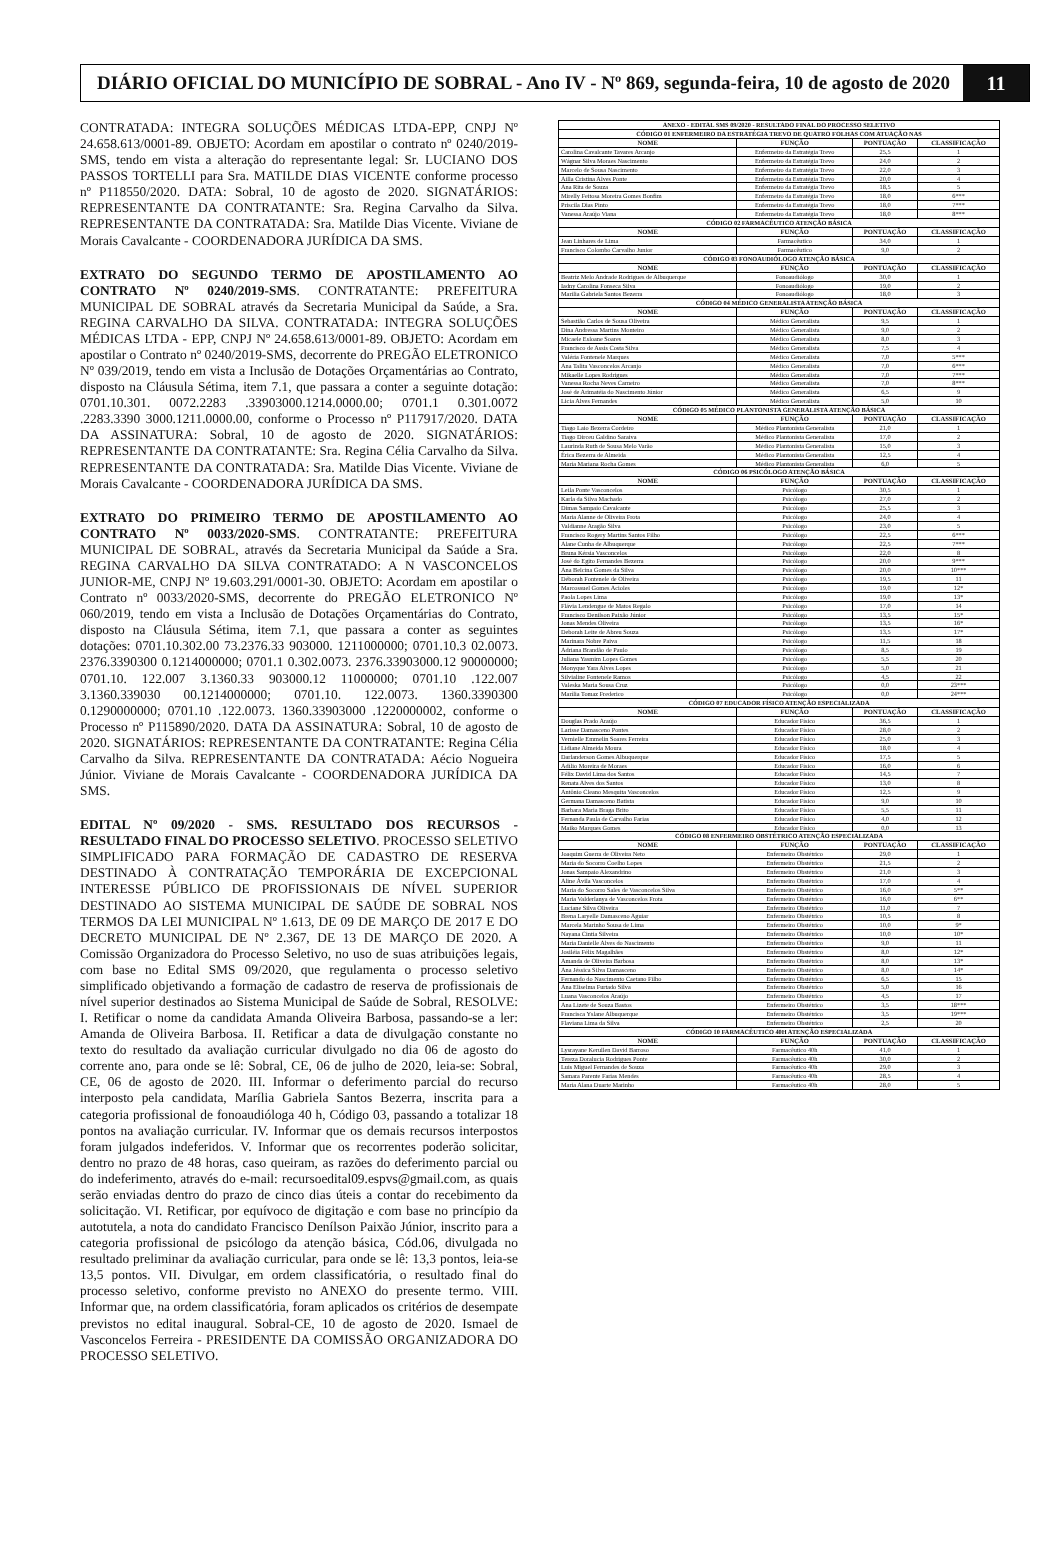DIÁRIO OFICIAL DO MUNICÍPIO DE SOBRAL - Ano IV - Nº 869, segunda-feira, 10 de agosto de 2020
11
CONTRATADA: INTEGRA SOLUÇÕES MÉDICAS LTDA-EPP, CNPJ Nº 24.658.613/0001-89. OBJETO: Acordam em apostilar o contrato nº 0240/2019-SMS, tendo em vista a alteração do representante legal: Sr. LUCIANO DOS PASSOS TORTELLI para Sra. MATILDE DIAS VICENTE conforme processo nº P118550/2020. DATA: Sobral, 10 de agosto de 2020. SIGNATÁRIOS: REPRESENTANTE DA CONTRATANTE: Sra. Regina Carvalho da Silva. REPRESENTANTE DA CONTRATADA: Sra. Matilde Dias Vicente. Viviane de Morais Cavalcante - COORDENADORA JURÍDICA DA SMS.
EXTRATO DO SEGUNDO TERMO DE APOSTILAMENTO AO CONTRATO Nº 0240/2019-SMS. CONTRATANTE: PREFEITURA MUNICIPAL DE SOBRAL através da Secretaria Municipal da Saúde, a Sra. REGINA CARVALHO DA SILVA. CONTRATADA: INTEGRA SOLUÇÕES MÉDICAS LTDA - EPP, CNPJ Nº 24.658.613/0001-89. OBJETO: Acordam em apostilar o Contrato nº 0240/2019-SMS, decorrente do PREGÃO ELETRONICO Nº 039/2019, tendo em vista a Inclusão de Dotações Orçamentárias ao Contrato, disposto na Cláusula Sétima, item 7.1, que passara a conter a seguinte dotação: 0701.10.301. 0072.2283 .33903000.1214.0000.00; 0701.1 0.301.0072 .2283.3390 3000.1211.0000.00, conforme o Processo nº P117917/2020. DATA DA ASSINATURA: Sobral, 10 de agosto de 2020. SIGNATÁRIOS: REPRESENTANTE DA CONTRATANTE: Sra. Regina Célia Carvalho da Silva. REPRESENTANTE DA CONTRATADA: Sra. Matilde Dias Vicente. Viviane de Morais Cavalcante - COORDENADORA JURÍDICA DA SMS.
EXTRATO DO PRIMEIRO TERMO DE APOSTILAMENTO AO CONTRATO Nº 0033/2020-SMS. CONTRATANTE: PREFEITURA MUNICIPAL DE SOBRAL, através da Secretaria Municipal da Saúde a Sra. REGINA CARVALHO DA SILVA CONTRATADO: A N VASCONCELOS JUNIOR-ME, CNPJ Nº 19.603.291/0001-30. OBJETO: Acordam em apostilar o Contrato nº 0033/2020-SMS, decorrente do PREGÃO ELETRONICO Nº 060/2019, tendo em vista a Inclusão de Dotações Orçamentárias do Contrato, disposto na Cláusula Sétima, item 7.1, que passara a conter as seguintes dotações: 0701.10.302.00 73.2376.33 903000. 1211000000; 0701.10.3 02.0073. 2376.3390300 0.1214000000; 0701.1 0.302.0073. 2376.33903000.12 90000000; 0701.10. 122.007 3.1360.33 903000.12 11000000; 0701.10 .122.007 3.1360.339030 00.1214000000; 0701.10. 122.0073. 1360.3390300 0.1290000000; 0701.10 .122.0073. 1360.33903000 .1220000002, conforme o Processo nº P115890/2020. DATA DA ASSINATURA: Sobral, 10 de agosto de 2020. SIGNATÁRIOS: REPRESENTANTE DA CONTRATANTE: Regina Célia Carvalho da Silva. REPRESENTANTE DA CONTRATADA: Aécio Nogueira Júnior. Viviane de Morais Cavalcante - COORDENADORA JURÍDICA DA SMS.
EDITAL Nº 09/2020 - SMS. RESULTADO DOS RECURSOS - RESULTADO FINAL DO PROCESSO SELETIVO. PROCESSO SELETIVO SIMPLIFICADO PARA FORMAÇÃO DE CADASTRO DE RESERVA DESTINADO À CONTRATAÇÃO TEMPORÁRIA DE EXCEPCIONAL INTERESSE PÚBLICO DE PROFISSIONAIS DE NÍVEL SUPERIOR DESTINADO AO SISTEMA MUNICIPAL DE SAÚDE DE SOBRAL NOS TERMOS DA LEI MUNICIPAL Nº 1.613, DE 09 DE MARÇO DE 2017 E DO DECRETO MUNICIPAL DE Nº 2.367, DE 13 DE MARÇO DE 2020. A Comissão Organizadora do Processo Seletivo, no uso de suas atribuições legais, com base no Edital SMS 09/2020, que regulamenta o processo seletivo simplificado objetivando a formação de cadastro de reserva de profissionais de nível superior destinados ao Sistema Municipal de Saúde de Sobral, RESOLVE: I. Retificar o nome da candidata Amanda Oliveira Barbosa, passando-se a ler: Amanda de Oliveira Barbosa. II. Retificar a data de divulgação constante no texto do resultado da avaliação curricular divulgado no dia 06 de agosto do corrente ano, para onde se lê: Sobral, CE, 06 de julho de 2020, leia-se: Sobral, CE, 06 de agosto de 2020. III. Informar o deferimento parcial do recurso interposto pela candidata, Marília Gabriela Santos Bezerra, inscrita para a categoria profissional de fonoaudióloga 40 h, Código 03, passando a totalizar 18 pontos na avaliação curricular. IV. Informar que os demais recursos interpostos foram julgados indeferidos. V. Informar que os recorrentes poderão solicitar, dentro no prazo de 48 horas, caso queiram, as razões do deferimento parcial ou do indeferimento, através do e-mail: recursoedital09.espvs@gmail.com, as quais serão enviadas dentro do prazo de cinco dias úteis a contar do recebimento da solicitação. VI. Retificar, por equívoco de digitação e com base no princípio da autotutela, a nota do candidato Francisco Denílson Paixão Júnior, inscrito para a categoria profissional de psicólogo da atenção básica, Cód.06, divulgada no resultado preliminar da avaliação curricular, para onde se lê: 13,3 pontos, leia-se 13,5 pontos. VII. Divulgar, em ordem classificatória, o resultado final do processo seletivo, conforme previsto no ANEXO do presente termo. VIII. Informar que, na ordem classificatória, foram aplicados os critérios de desempate previstos no edital inaugural. Sobral-CE, 10 de agosto de 2020. Ismael de Vasconcelos Ferreira - PRESIDENTE DA COMISSÃO ORGANIZADORA DO PROCESSO SELETIVO.
| ANEXO - EDITAL SMS 09/2020 - RESULTADO FINAL DO PROCESSO SELETIVO | | | |
| CÓDIGO 01 ENFERMEIRO DA ESTRATÉGIA TREVO DE QUATRO FOLHAS COM ATUAÇÃO NAS | | | |
| NOME | FUNÇÃO | PONTUAÇÃO | CLASSIFICAÇÃO |
| Carolina Cavalcante Tavares Arcanjo | Enfermeiro da Estratégia Trevo | 25,5 | 1 |
| Wágnar Silva Moraes Nascimento | Enfermeiro da Estratégia Trevo | 24,0 | 2 |
| Marcelo de Sousa Nascimento | Enfermeiro da Estratégia Trevo | 22,0 | 3 |
| Ailla Cristina Alves Ponte | Enfermeiro da Estratégia Trevo | 20,0 | 4 |
| Ana Rita de Souza | Enfermeiro da Estratégia Trevo | 18,5 | 5 |
| Mirelly Feitosa Moreira Gomes Bonfim | Enfermeiro da Estratégia Trevo | 18,0 | 6*** |
| Priscila Dias Pinto | Enfermeiro da Estratégia Trevo | 18,0 | 7*** |
| Vanessa Araújo Viana | Enfermeiro da Estratégia Trevo | 18,0 | 8*** |
| CÓDIGO 02 FARMACÊUTICO ATENÇÃO BÁSICA | | | |
| NOME | FUNÇÃO | PONTUAÇÃO | CLASSIFICAÇÃO |
| Jean Linhares de Lima | Farmacêutico | 34,0 | 1 |
| Francisco Colombo Carvalho Junior | Farmacêutico | 9,0 | 2 |
| CÓDIGO 03 FONOAUDIÓLOGO ATENÇÃO BÁSICA | | | |
| NOME | FUNÇÃO | PONTUAÇÃO | CLASSIFICAÇÃO |
| Beatriz Melo Andrade Rodrigues de Albuquerque | Fonoaudiólogo | 30,0 | 1 |
| Iadny Carolina Fonseca Silva | Fonoaudiólogo | 19,0 | 2 |
| Marilia Gabriela Santos Bezerra | Fonoaudiólogo | 18,0 | 3 |
| CÓDIGO 04 MÉDICO GENERALISTA ATENÇÃO BÁSICA | | | |
| NOME | FUNÇÃO | PONTUAÇÃO | CLASSIFICAÇÃO |
| Sebastião Carlos de Sousa Oliveira | Médico Generalista | 9,5 | 1 |
| Dina Andressa Martins Monteiro | Médico Generalista | 9,0 | 2 |
| Micaele Esloane Soares | Médico Generalista | 8,0 | 3 |
| Francisco de Assis Costa Silva | Médico Generalista | 7,5 | 4 |
| Valéria Fontenele Marques | Médico Generalista | 7,0 | 5*** |
| Ana Talita Vasconcelos Arcanjo | Médico Generalista | 7,0 | 6*** |
| Mikaelle Lopes Rodrigues | Médico Generalista | 7,0 | 7*** |
| Vanessa Rocha Neves Carneiro | Médico Generalista | 7,0 | 8*** |
| José de Arimatéia do Nascimento Júnior | Médico Generalista | 6,5 | 9 |
| Licia Alves Fernandes | Médico Generalista | 5,0 | 10 |
| CÓDIGO 05 MÉDICO PLANTONISTA GENERALISTA ATENÇÃO BÁSICA | | | |
| NOME | FUNÇÃO | PONTUAÇÃO | CLASSIFICAÇÃO |
| Tiago Laio Bezerra Cordeiro | Médico Plantonista Generalista | 21,0 | 1 |
| Tiago Dirceu Galdino Saraiva | Médico Plantonista Generalista | 17,0 | 2 |
| Laurinda Ruth de Sousa Melo Varão | Médico Plantonista Generalista | 15,0 | 3 |
| Érica Bezerra de Almeida | Médico Plantonista Generalista | 12,5 | 4 |
| Maria Mariana Rocha Gomes | Médico Plantonista Generalista | 6,0 | 5 |
| CÓDIGO 06 PSICÓLOGO ATENÇÃO BÁSICA | | | |
| NOME | FUNÇÃO | PONTUAÇÃO | CLASSIFICAÇÃO |
| Leila Ponte Vasconcelos | Psicólogo | 30,5 | 1 |
| Karla da Silva Machado | Psicólogo | 27,0 | 2 |
| Dimas Sampaio Cavalcante | Psicólogo | 25,5 | 3 |
| Maria Alanne de Oliveira Frota | Psicólogo | 24,0 | 4 |
| Valdianne Aragão Silva | Psicólogo | 23,0 | 5 |
| Francisco Rogery Martins Santos Filho | Psicólogo | 22,5 | 6*** |
| Alane Cunha de Albuquerque | Psicólogo | 22,5 | 7*** |
| Bruna Kérsia Vasconcelos | Psicólogo | 22,0 | 8 |
| José do Egito Fernandes Bezerra | Psicólogo | 20,0 | 9*** |
| Ana Belcina Gomes da Silva | Psicólogo | 20,0 | 10*** |
| Déborah Fontenele de Oliveira | Psicólogo | 19,5 | 11 |
| Marcossuel Gomes Acioles | Psicólogo | 19,0 | 12* |
| Paola Lopes Lima | Psicólogo | 19,0 | 13* |
| Flávia Lendengue de Matos Regalo | Psicólogo | 17,0 | 14 |
| Francisco Denilson Paixão Júnior | Psicólogo | 13,5 | 15* |
| Jonas Mendes Oliveira | Psicólogo | 13,5 | 16* |
| Deborah Leite de Abreu Souza | Psicólogo | 13,5 | 17* |
| Marinara Nobre Paiva | Psicólogo | 11,5 | 18 |
| Adriana Brandão de Paulo | Psicólogo | 8,5 | 19 |
| Juliana Yasmim Lopes Gomes | Psicólogo | 5,5 | 20 |
| Monyque Yara Alves Lopes | Psicólogo | 5,0 | 21 |
| Silvialine Fontenele Ramos | Psicólogo | 4,5 | 22 |
| Valeska Maria Sousa Cruz | Psicólogo | 0,0 | 23*** |
| Marília Tomaz Frederico | Psicólogo | 0,0 | 24*** |
| CÓDIGO 07 EDUCADOR FÍSICO ATENÇÃO ESPECIALIZADA | | | |
| NOME | FUNÇÃO | PONTUAÇÃO | CLASSIFICAÇÃO |
| Douglas Prado Araújo | Educador Físico | 36,5 | 1 |
| Larisse Damasceno Pontes | Educador Físico | 28,0 | 2 |
| Vernielle Emmelin Soares Ferreira | Educador Físico | 25,0 | 3 |
| Lidiane Almeida Moura | Educador Físico | 18,0 | 4 |
| Darlanderson Gomes Albuquerque | Educador Físico | 17,5 | 5 |
| Adílio Moreira de Moraes | Educador Físico | 16,0 | 6 |
| Félix David Lima dos Santos | Educador Físico | 14,5 | 7 |
| Renata Alves dos Santos | Educador Físico | 13,0 | 8 |
| Antônio Cleano Mesquita Vasconcelos | Educador Físico | 12,5 | 9 |
| Germana Damasceno Batista | Educador Físico | 9,0 | 10 |
| Barbara Maria Braga Brito | Educador Físico | 5,5 | 11 |
| Fernanda Paula de Carvalho Farias | Educador Físico | 4,0 | 12 |
| Maiko Marques Gomes | Educador Físico | 0,0 | 13 |
| CÓDIGO 08 ENFERMEIRO OBSTÉTRICO ATENÇÃO ESPECIALIZADA | | | |
| NOME | FUNÇÃO | PONTUAÇÃO | CLASSIFICAÇÃO |
| Joaquim Guerra de Oliveira Neto | Enfermeiro Obstétrico | 29,0 | 1 |
| Maria do Socorro Coelho Lopes | Enfermeiro Obstétrico | 21,5 | 2 |
| Jonas Sampaio Alexandrino | Enfermeiro Obstétrico | 21,0 | 3 |
| Aline Ávila Vasconcelos | Enfermeiro Obstétrico | 17,0 | 4 |
| Maria do Socorro Sales de Vasconcelos Silva | Enfermeiro Obstétrico | 16,0 | 5** |
| Maria Valderlanya de Vasconcelos Frota | Enfermeiro Obstétrico | 16,0 | 6** |
| Luciane Silva Oliveira | Enfermeiro Obstétrico | 11,0 | 7 |
| Brena Laryelle Damasceno Aguiar | Enfermeiro Obstétrico | 10,5 | 8 |
| Marcela Marinho Sousa de Lima | Enfermeiro Obstétrico | 10,0 | 9* |
| Nayana Cintia Silveira | Enfermeiro Obstétrico | 10,0 | 10* |
| Maria Danielle Alves do Nascimento | Enfermeiro Obstétrico | 9,0 | 11 |
| Josiléia Félix Magalhães | Enfermeiro Obstétrico | 8,0 | 12* |
| Amanda de Oliveira Barbosa | Enfermeiro Obstétrico | 8,0 | 13* |
| Ana Jéssica Silva Damasceno | Enfermeiro Obstétrico | 8,0 | 14* |
| Fernando do Nascimento Caetano Filho | Enfermeiro Obstétrico | 6,5 | 15 |
| Ana Eliselma Furtado Silva | Enfermeiro Obstétrico | 5,0 | 16 |
| Luana Vasconcelos Araújo | Enfermeiro Obstétrico | 4,5 | 17 |
| Ana Lizete de Souza Bastos | Enfermeiro Obstétrico | 3,5 | 18*** |
| Francisca Yslane Albuquerque | Enfermeiro Obstétrico | 3,5 | 19*** |
| Flaviana Lima da Silva | Enfermeiro Obstétrico | 2,5 | 20 |
| CÓDIGO 10 FARMACÊUTICO 40H ATENÇÃO ESPECIALIZADA | | | |
| NOME | FUNÇÃO | PONTUAÇÃO | CLASSIFICAÇÃO |
| Lysrayane Kerullen David Barroso | Farmacêutico 40h | 41,0 | 1 |
| Tereza Doralucia Rodrigues Ponte | Farmacêutico 40h | 30,0 | 2 |
| Luis Miguel Fernandes de Souza | Farmacêutico 40h | 29,0 | 3 |
| Samara Parente Farias Mendes | Farmacêutico 40h | 28,5 | 4 |
| Maria Alana Duarte Marinho | Farmacêutico 40h | 28,0 | 5 |